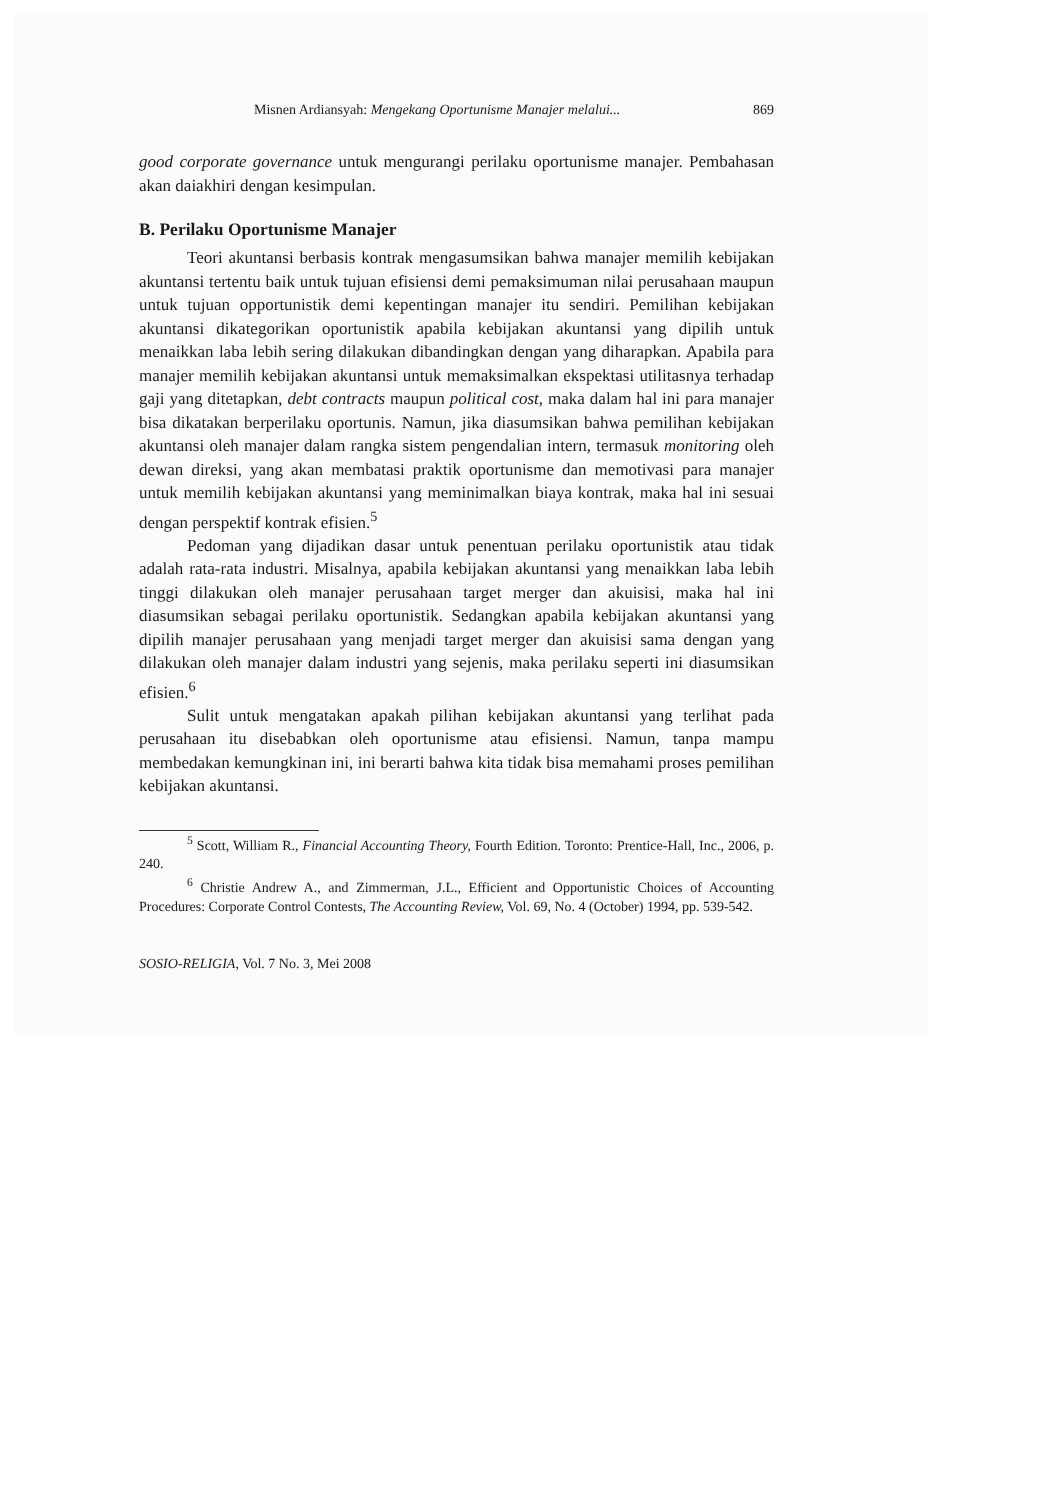Misnen Ardiansyah: Mengekang Oportunisme Manajer melalui... 869
good corporate governance untuk mengurangi perilaku oportunisme manajer. Pembahasan akan daiakhiri dengan kesimpulan.
B. Perilaku Oportunisme Manajer
Teori akuntansi berbasis kontrak mengasumsikan bahwa manajer memilih kebijakan akuntansi tertentu baik untuk tujuan efisiensi demi pemaksimuman nilai perusahaan maupun untuk tujuan opportunistik demi kepentingan manajer itu sendiri. Pemilihan kebijakan akuntansi dikategorikan oportunistik apabila kebijakan akuntansi yang dipilih untuk menaikkan laba lebih sering dilakukan dibandingkan dengan yang diharapkan. Apabila para manajer memilih kebijakan akuntansi untuk memaksimalkan ekspektasi utilitasnya terhadap gaji yang ditetapkan, debt contracts maupun political cost, maka dalam hal ini para manajer bisa dikatakan berperilaku oportunis. Namun, jika diasumsikan bahwa pemilihan kebijakan akuntansi oleh manajer dalam rangka sistem pengendalian intern, termasuk monitoring oleh dewan direksi, yang akan membatasi praktik oportunisme dan memotivasi para manajer untuk memilih kebijakan akuntansi yang meminimalkan biaya kontrak, maka hal ini sesuai dengan perspektif kontrak efisien.<sup>5</sup>
Pedoman yang dijadikan dasar untuk penentuan perilaku oportunistik atau tidak adalah rata-rata industri. Misalnya, apabila kebijakan akuntansi yang menaikkan laba lebih tinggi dilakukan oleh manajer perusahaan target merger dan akuisisi, maka hal ini diasumsikan sebagai perilaku oportunistik. Sedangkan apabila kebijakan akuntansi yang dipilih manajer perusahaan yang menjadi target merger dan akuisisi sama dengan yang dilakukan oleh manajer dalam industri yang sejenis, maka perilaku seperti ini diasumsikan efisien.<sup>6</sup>
Sulit untuk mengatakan apakah pilihan kebijakan akuntansi yang terlihat pada perusahaan itu disebabkan oleh oportunisme atau efisiensi. Namun, tanpa mampu membedakan kemungkinan ini, ini berarti bahwa kita tidak bisa memahami proses pemilihan kebijakan akuntansi.
<sup>5</sup> Scott, William R., Financial Accounting Theory, Fourth Edition. Toronto: Prentice-Hall, Inc., 2006, p. 240.
<sup>6</sup> Christie Andrew A., and Zimmerman, J.L., Efficient and Opportunistic Choices of Accounting Procedures: Corporate Control Contests, The Accounting Review, Vol. 69, No. 4 (October) 1994, pp. 539-542.
SOSIO-RELIGIA, Vol. 7 No. 3, Mei 2008